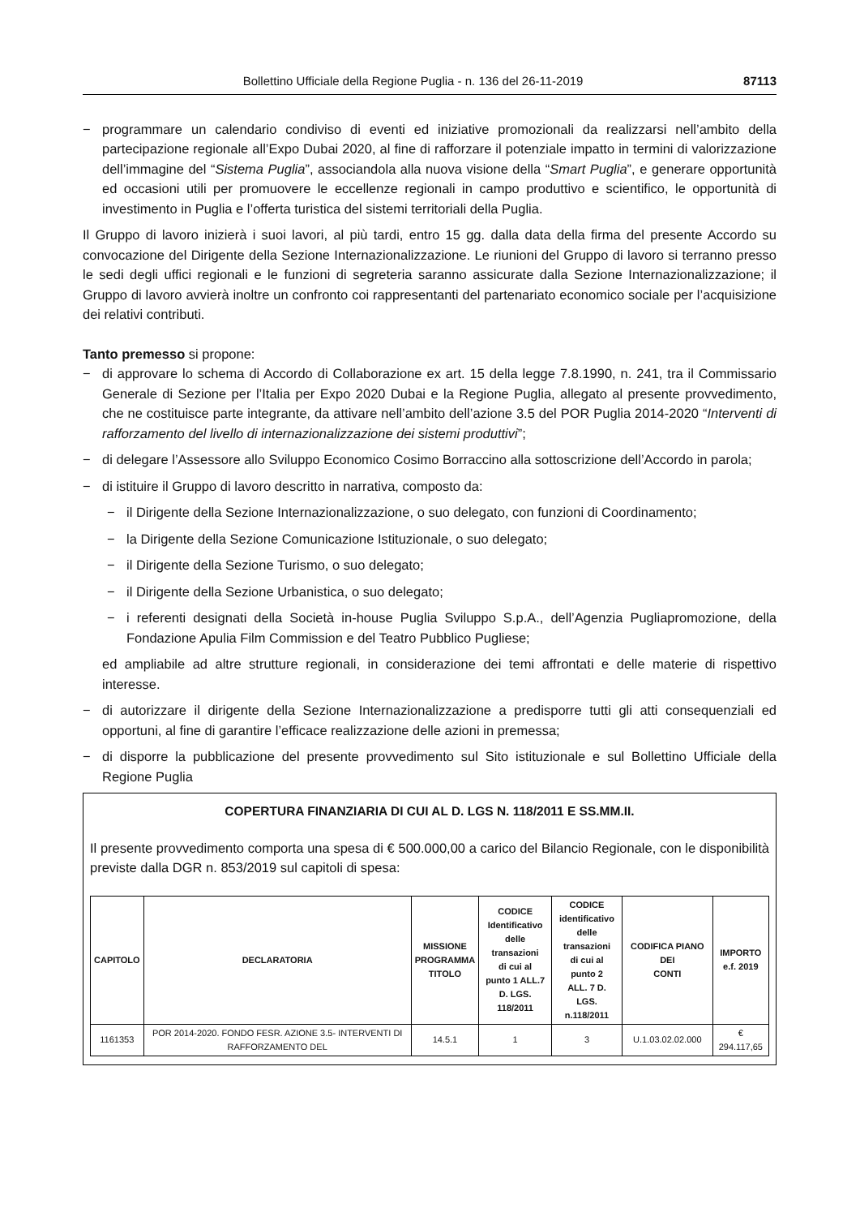Bollettino Ufficiale della Regione Puglia - n. 136 del 26-11-2019 87113
− programmare un calendario condiviso di eventi ed iniziative promozionali da realizzarsi nell’ambito della partecipazione regionale all’Expo Dubai 2020, al fine di rafforzare il potenziale impatto in termini di valorizzazione dell’immagine del “Sistema Puglia”, associandola alla nuova visione della “Smart Puglia”, e generare opportunità ed occasioni utili per promuovere le eccellenze regionali in campo produttivo e scientifico, le opportunità di investimento in Puglia e l’offerta turistica del sistemi territoriali della Puglia.
Il Gruppo di lavoro inizierà i suoi lavori, al più tardi, entro 15 gg. dalla data della firma del presente Accordo su convocazione del Dirigente della Sezione Internazionalizzazione. Le riunioni del Gruppo di lavoro si terranno presso le sedi degli uffici regionali e le funzioni di segreteria saranno assicurate dalla Sezione Internazionalizzazione; il Gruppo di lavoro avvierà inoltre un confronto coi rappresentanti del partenariato economico sociale per l’acquisizione dei relativi contributi.
Tanto premesso si propone:
− di approvare lo schema di Accordo di Collaborazione ex art. 15 della legge 7.8.1990, n. 241, tra il Commissario Generale di Sezione per l’Italia per Expo 2020 Dubai e la Regione Puglia, allegato al presente provvedimento, che ne costituisce parte integrante, da attivare nell’ambito dell’azione 3.5 del POR Puglia 2014-2020 “Interventi di rafforzamento del livello di internazionalizzazione dei sistemi produttivi”;
− di delegare l’Assessore allo Sviluppo Economico Cosimo Borraccino alla sottoscrizione dell’Accordo in parola;
− di istituire il Gruppo di lavoro descritto in narrativa, composto da:
− il Dirigente della Sezione Internazionalizzazione, o suo delegato, con funzioni di Coordinamento;
− la Dirigente della Sezione Comunicazione Istituzionale, o suo delegato;
− il Dirigente della Sezione Turismo, o suo delegato;
− il Dirigente della Sezione Urbanistica, o suo delegato;
− i referenti designati della Società in-house Puglia Sviluppo S.p.A., dell’Agenzia Pugliapromozione, della Fondazione Apulia Film Commission e del Teatro Pubblico Pugliese;
ed ampliabile ad altre strutture regionali, in considerazione dei temi affrontati e delle materie di rispettivo interesse.
− di autorizzare il dirigente della Sezione Internazionalizzazione a predisporre tutti gli atti consequenziali ed opportuni, al fine di garantire l’efficace realizzazione delle azioni in premessa;
− di disporre la pubblicazione del presente provvedimento sul Sito istituzionale e sul Bollettino Ufficiale della Regione Puglia
COPERTURA FINANZIARIA DI CUI AL D. LGS N. 118/2011 E SS.MM.II.
Il presente provvedimento comporta una spesa di € 500.000,00 a carico del Bilancio Regionale, con le disponibilità previste dalla DGR n. 853/2019 sul capitoli di spesa:
| CAPITOLO | DECLARATORIA | MISSIONE PROGRAMMA TITOLO | CODICE Identificativo delle transazioni di cui al punto 1 ALL.7 D. LGS. 118/2011 | CODICE identificativo delle transazioni di cui al punto 2 ALL. 7 D. LGS. n.118/2011 | CODIFICA PIANO DEI CONTI | IMPORTO e.f. 2019 |
| --- | --- | --- | --- | --- | --- | --- |
| 1161353 | POR 2014-2020. FONDO FESR. AZIONE 3.5- INTERVENTI DI RAFFORZAMENTO DEL | 14.5.1 | 1 | 3 | U.1.03.02.02.000 | € 294.117,65 |